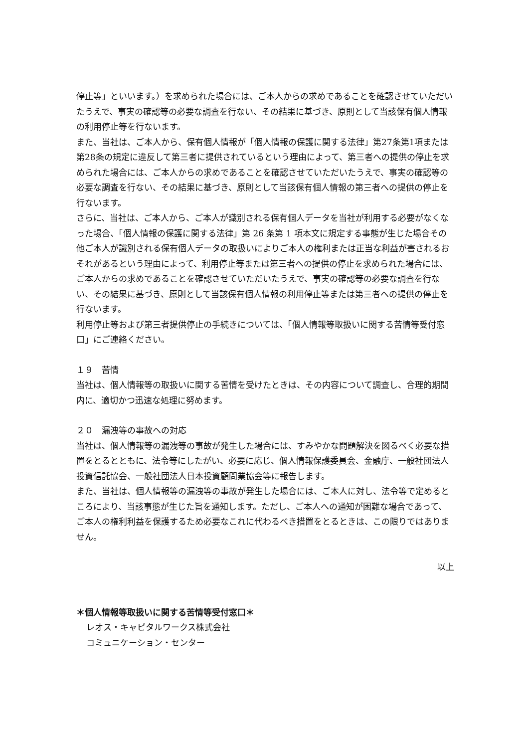停止等」といいます。）を求められた場合には、ご本人からの求めであることを確認させていただいたうえで、事実の確認等の必要な調査を行ない、その結果に基づき、原則として当該保有個人情報の利用停止等を行ないます。
また、当社は、ご本人から、保有個人情報が「個人情報の保護に関する法律」第27条第1項または第28条の規定に違反して第三者に提供されているという理由によって、第三者への提供の停止を求められた場合には、ご本人からの求めであることを確認させていただいたうえで、事実の確認等の必要な調査を行ない、その結果に基づき、原則として当該保有個人情報の第三者への提供の停止を行ないます。
さらに、当社は、ご本人から、ご本人が識別される保有個人データを当社が利用する必要がなくなった場合、「個人情報の保護に関する法律」第 26 条第 1 項本文に規定する事態が生じた場合その他ご本人が識別される保有個人データの取扱いによりご本人の権利または正当な利益が害されるおそれがあるという理由によって、利用停止等または第三者への提供の停止を求められた場合には、ご本人からの求めであることを確認させていただいたうえで、事実の確認等の必要な調査を行ない、その結果に基づき、原則として当該保有個人情報の利用停止等または第三者への提供の停止を行ないます。
利用停止等および第三者提供停止の手続きについては、「個人情報等取扱いに関する苦情等受付窓口」にご連絡ください。
１９　苦情
当社は、個人情報等の取扱いに関する苦情を受けたときは、その内容について調査し、合理的期間内に、適切かつ迅速な処理に努めます。
２０　漏洩等の事故への対応
当社は、個人情報等の漏洩等の事故が発生した場合には、すみやかな問題解決を図るべく必要な措置をとるとともに、法令等にしたがい、必要に応じ、個人情報保護委員会、金融庁、一般社団法人投資信託協会、一般社団法人日本投資顧問業協会等に報告します。
また、当社は、個人情報等の漏洩等の事故が発生した場合には、ご本人に対し、法令等で定めるところにより、当該事態が生じた旨を通知します。ただし、ご本人への通知が困難な場合であって、ご本人の権利利益を保護するため必要なこれに代わるべき措置をとるときは、この限りではありません。
以上
＊個人情報等取扱いに関する苦情等受付窓口＊
レオス・キャピタルワークス株式会社
コミュニケーション・センター